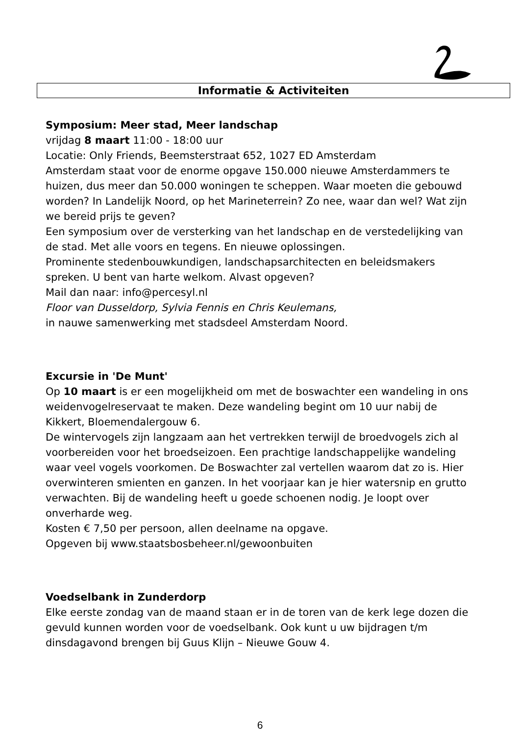Informatie & Activiteiten
Symposium: Meer stad, Meer landschap
vrijdag 8 maart 11:00 - 18:00 uur
Locatie: Only Friends, Beemsterstraat 652, 1027 ED Amsterdam
Amsterdam staat voor de enorme opgave 150.000 nieuwe Amsterdammers te huizen, dus meer dan 50.000 woningen te scheppen. Waar moeten die gebouwd worden? In Landelijk Noord, op het Marineterrein? Zo nee, waar dan wel? Wat zijn we bereid prijs te geven?
Een symposium over de versterking van het landschap en de verstedelijking van de stad. Met alle voors en tegens. En nieuwe oplossingen.
Prominente stedenbouwkundigen, landschapsarchitecten en beleidsmakers spreken. U bent van harte welkom. Alvast opgeven?
Mail dan naar: info@percesyl.nl
Floor van Dusseldorp, Sylvia Fennis en Chris Keulemans,
in nauwe samenwerking met stadsdeel Amsterdam Noord.
Excursie in 'De Munt'
Op 10 maart is er een mogelijkheid om met de boswachter een wandeling in ons weidenvogelreservaat te maken. Deze wandeling begint om 10 uur nabij de Kikkert, Bloemendalergouw 6.
De wintervogels zijn langzaam aan het vertrekken terwijl de broedvogels zich al voorbereiden voor het broedseizoen. Een prachtige landschappelijke wandeling waar veel vogels voorkomen. De Boswachter zal vertellen waarom dat zo is. Hier overwinteren smienten en ganzen. In het voorjaar kan je hier watersnip en grutto verwachten. Bij de wandeling heeft u goede schoenen nodig. Je loopt over onverharde weg.
Kosten € 7,50 per persoon, allen deelname na opgave.
Opgeven bij www.staatsbosbeheer.nl/gewoonbuiten
Voedselbank in Zunderdorp
Elke eerste zondag van de maand staan er in de toren van de kerk lege dozen die gevuld kunnen worden voor de voedselbank. Ook kunt u uw bijdragen t/m dinsdagavond brengen bij Guus Klijn – Nieuwe Gouw 4.
6